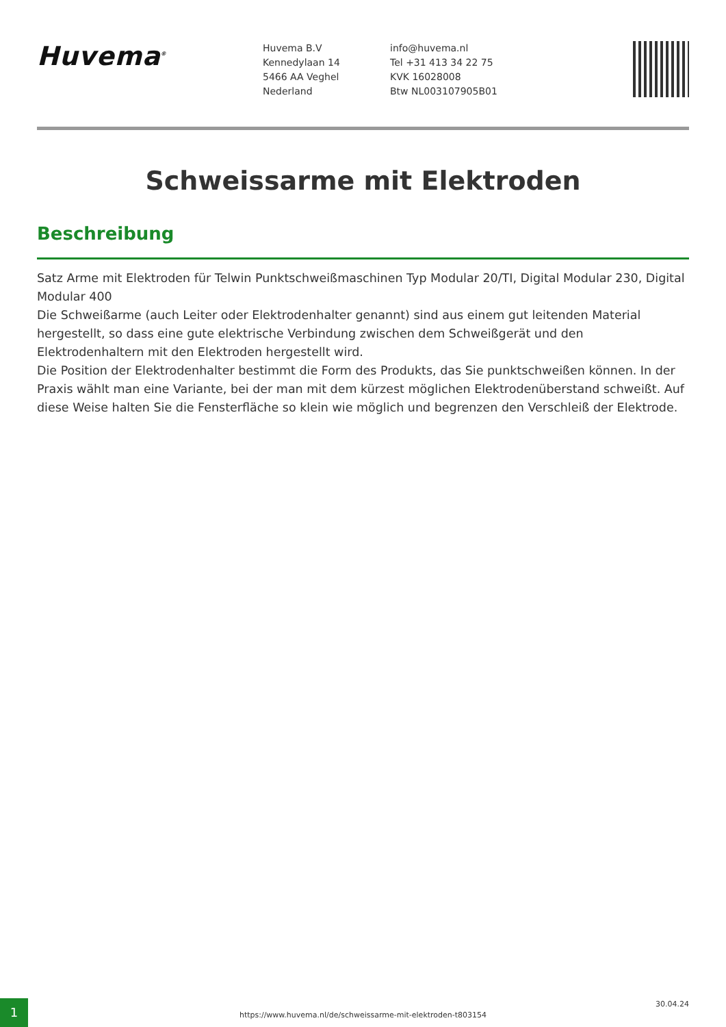Huvema<sup>®</sup>
Huvema B.V
Kennedylaan 14
5466 AA Veghel
Nederland
info@huvema.nl
Tel +31 413 34 22 75
KVK 16028008
Btw NL003107905B01
Schweissarme mit Elektroden
Beschreibung
Satz Arme mit Elektroden für Telwin Punktschweißmaschinen Typ Modular 20/TI, Digital Modular 230, Digital Modular 400
Die Schweißarme (auch Leiter oder Elektrodenhalter genannt) sind aus einem gut leitenden Material hergestellt, so dass eine gute elektrische Verbindung zwischen dem Schweißgerät und den Elektrodenhaltern mit den Elektroden hergestellt wird.
Die Position der Elektrodenhalter bestimmt die Form des Produkts, das Sie punktschweißen können. In der Praxis wählt man eine Variante, bei der man mit dem kürzest möglichen Elektrodenüberstand schweißt. Auf diese Weise halten Sie die Fensterfläche so klein wie möglich und begrenzen den Verschleiß der Elektrode.
1
https://www.huvema.nl/de/schweissarme-mit-elektroden-t803154
30.04.24